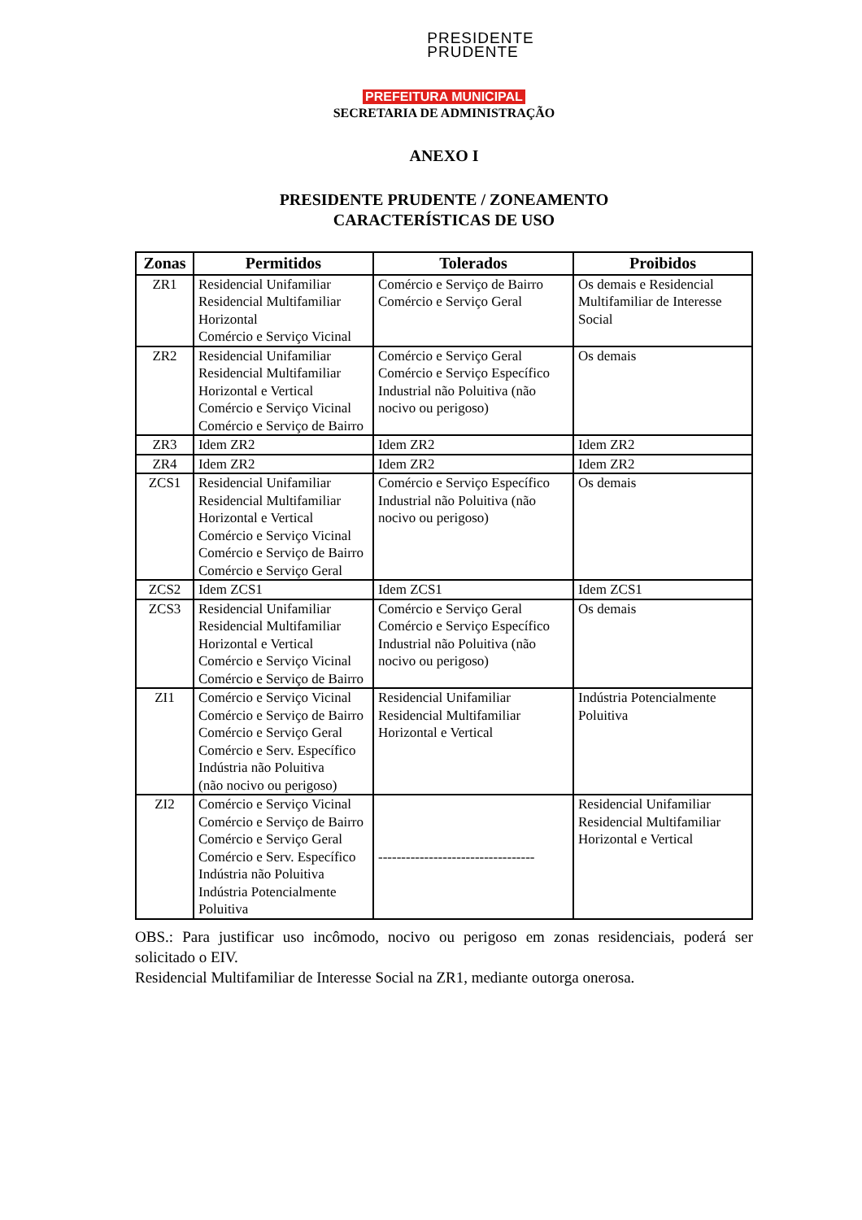PRESIDENTE
PRUDENTE
PREFEITURA MUNICIPAL
SECRETARIA DE ADMINISTRAÇÃO
ANEXO I
PRESIDENTE PRUDENTE / ZONEAMENTO
CARACTERÍSTICAS DE USO
| Zonas | Permitidos | Tolerados | Proibidos |
| --- | --- | --- | --- |
| ZR1 | Residencial Unifamiliar Residencial Multifamiliar Horizontal Comércio e Serviço Vicinal | Comércio e Serviço de Bairro Comércio e Serviço Geral | Os demais e Residencial Multifamiliar de Interesse Social |
| ZR2 | Residencial Unifamiliar Residencial Multifamiliar Horizontal e Vertical Comércio e Serviço Vicinal Comércio e Serviço de Bairro | Comércio e Serviço Geral Comércio e Serviço Específico Industrial não Poluitiva (não nocivo ou perigoso) | Os demais |
| ZR3 | Idem ZR2 | Idem ZR2 | Idem ZR2 |
| ZR4 | Idem ZR2 | Idem ZR2 | Idem ZR2 |
| ZCS1 | Residencial Unifamiliar Residencial Multifamiliar Horizontal e Vertical Comércio e Serviço Vicinal Comércio e Serviço de Bairro Comércio e Serviço Geral | Comércio e Serviço Específico Industrial não Poluitiva (não nocivo ou perigoso) | Os demais |
| ZCS2 | Idem ZCS1 | Idem ZCS1 | Idem ZCS1 |
| ZCS3 | Residencial Unifamiliar Residencial Multifamiliar Horizontal e Vertical Comércio e Serviço Vicinal Comércio e Serviço de Bairro | Comércio e Serviço Geral Comércio e Serviço Específico Industrial não Poluitiva (não nocivo ou perigoso) | Os demais |
| ZI1 | Comércio e Serviço Vicinal Comércio e Serviço de Bairro Comércio e Serviço Geral Comércio e Serv. Específico Indústria não Poluitiva (não nocivo ou perigoso) | Residencial Unifamiliar Residencial Multifamiliar Horizontal e Vertical | Indústria Potencialmente Poluitiva |
| ZI2 | Comércio e Serviço Vicinal Comércio e Serviço de Bairro Comércio e Serviço Geral Comércio e Serv. Específico Indústria não Poluitiva Indústria Potencialmente Poluitiva | ---------------------------------- | Residencial Unifamiliar Residencial Multifamiliar Horizontal e Vertical |
OBS.: Para justificar uso incômodo, nocivo ou perigoso em zonas residenciais, poderá ser solicitado o EIV.
Residencial Multifamiliar de Interesse Social na ZR1, mediante outorga onerosa.